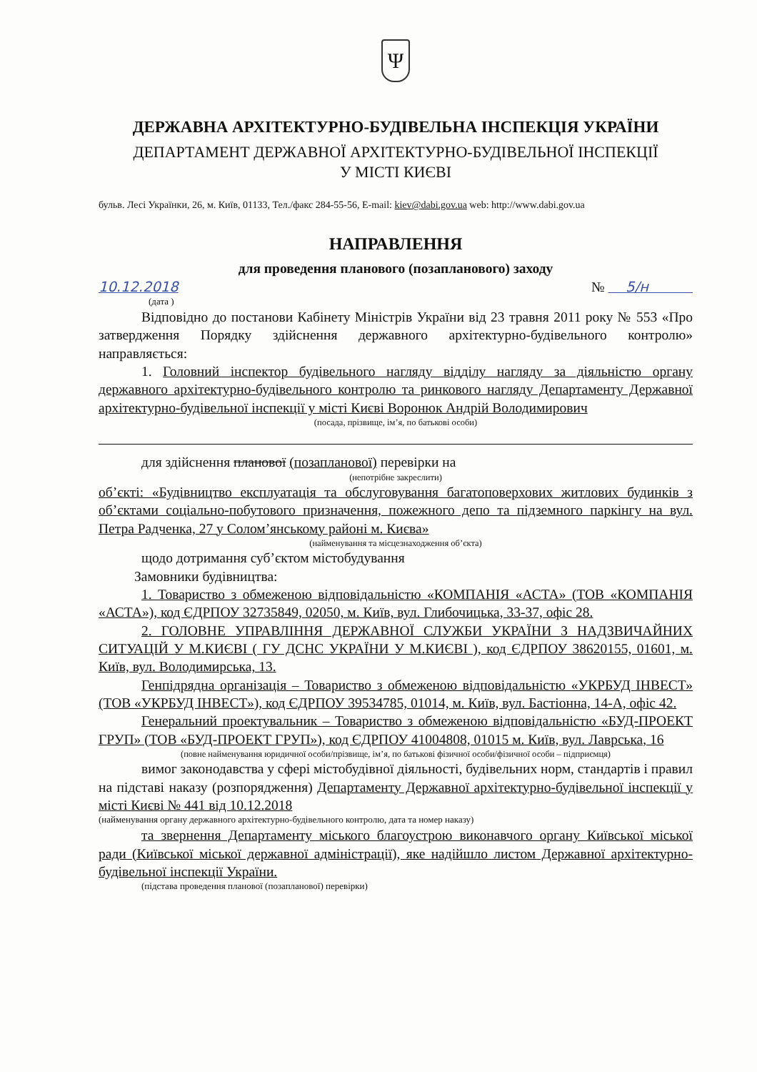Ψ
ДЕРЖАВНА АРХІТЕКТУРНО-БУДІВЕЛЬНА ІНСПЕКЦІЯ УКРАЇНИ
ДЕПАРТАМЕНТ ДЕРЖАВНОЇ АРХІТЕКТУРНО-БУДІВЕЛЬНОЇ ІНСПЕКЦІЇ
У МІСТІ КИЄВІ
бульв. Лесі Українки, 26, м. Київ, 01133, Тел./факс 284-55-56, E-mail: kiev@dabi.gov.ua web: http://www.dabi.gov.ua
НАПРАВЛЕННЯ
для проведення планового (позапланового) заходу
10.12.2018 № 5/н
(дата )
Відповідно до постанови Кабінету Міністрів України від 23 травня 2011 року № 553 «Про затвердження Порядку здійснення державного архітектурно-будівельного контролю» направляється:
1. Головний інспектор будівельного нагляду відділу нагляду за діяльністю органу державного архітектурно-будівельного контролю та ринкового нагляду Департаменту Державної архітектурно-будівельної інспекції у місті Києві Воронюк Андрій Володимирович
(посада, прізвище, ім’я, по батькові особи)
для здійснення планової (позапланової) перевірки на
(непотрібне закреслити)
об’єкті: «Будівництво експлуатація та обслуговування багатоповерхових житлових будинків з об’єктами соціально-побутового призначення, пожежного депо та підземного паркінгу на вул. Петра Радченка, 27 у Солом’янському районі м. Києва»
(найменування та місцезнаходження об’єкта)
щодо дотримання суб’єктом містобудування
Замовники будівництва:
1. Товариство з обмеженою відповідальністю «КОМПАНІЯ «АСТА» (ТОВ «КОМПАНІЯ «АСТА»), код ЄДРПОУ 32735849, 02050, м. Київ, вул. Глибочицька, 33-37, офіс 28.
2. ГОЛОВНЕ УПРАВЛІННЯ ДЕРЖАВНОЇ СЛУЖБИ УКРАЇНИ З НАДЗВИЧАЙНИХ СИТУАЦІЙ У М.КИЄВІ ( ГУ ДСНС УКРАЇНИ У М.КИЄВІ ), код ЄДРПОУ 38620155, 01601, м. Київ, вул. Володимирська, 13.
Генпідрядна організація – Товариство з обмеженою відповідальністю «УКРБУД ІНВЕСТ» (ТОВ «УКРБУД ІНВЕСТ»), код ЄДРПОУ 39534785, 01014, м. Київ, вул. Бастіонна, 14-А, офіс 42.
Генеральний проектувальник – Товариство з обмеженою відповідальністю «БУД-ПРОЕКТ ГРУП» (ТОВ «БУД-ПРОЕКТ ГРУП»), код ЄДРПОУ 41004808, 01015 м. Київ, вул. Лаврська, 16
(повне найменування юридичної особи/прізвище, ім’я, по батькові фізичної особи/фізичної особи – підприємця)
вимог законодавства у сфері містобудівної діяльності, будівельних норм, стандартів і правил на підставі наказу (розпорядження) Департаменту Державної архітектурно-будівельної інспекції у місті Києві № 441 від 10.12.2018
(найменування органу державного архітектурно-будівельного контролю, дата та номер наказу)
та звернення Департаменту міського благоустрою виконавчого органу Київської міської ради (Київської міської державної адміністрації), яке надійшло листом Державної архітектурно-будівельної інспекції України.
(підстава проведення планової (позапланової) перевірки)